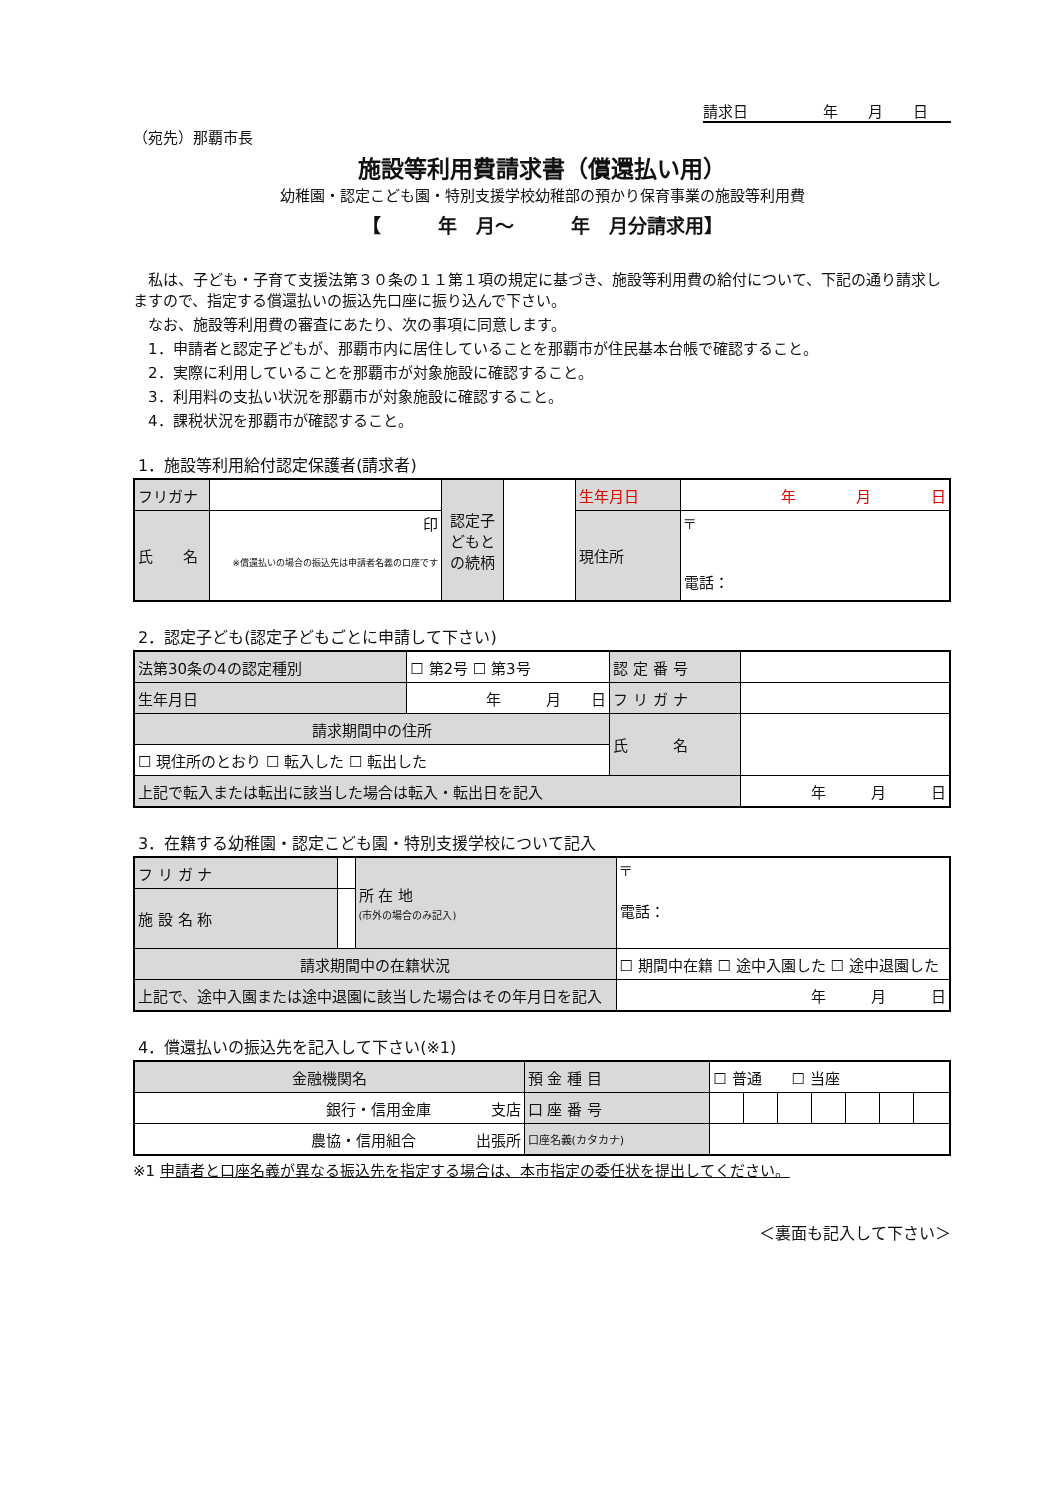請求日　　　　　年　　月　　日
（宛先）那覇市長
施設等利用費請求書（償還払い用）
幼稚園・認定こども園・特別支援学校幼稚部の預かり保育事業の施設等利用費
【　　　年　月～　　　年　月分請求用】
　私は、子ども・子育て支援法第３０条の１１第１項の規定に基づき、施設等利用費の給付について、下記の通り請求しますので、指定する償還払いの振込先口座に振り込んで下さい。
　なお、施設等利用費の審査にあたり、次の事項に同意します。
　1．申請者と認定子どもが、那覇市内に居住していることを那覇市が住民基本台帳で確認すること。
　2．実際に利用していることを那覇市が対象施設に確認すること。
　3．利用料の支払い状況を那覇市が対象施設に確認すること。
　4．課税状況を那覇市が確認すること。
1．施設等利用給付認定保護者(請求者)
| フリガナ | | 認定子どもとの続柄 | | 生年月日 | 年 月 日 |
| 氏 名 | 印 ※償還払いの場合の振込先は申請者名義の口座です | | | 現住所 | 〒 電話： |
2．認定子ども(認定子どもごとに申請して下さい)
| 法第30条の4の認定種別 | ☐ 第2号 ☐ 第3号 | 認 定 番 号 | | |
| 生年月日 | 年 月 日 | フ リ ガ ナ | | |
| 請求期間中の住所 | | 氏 名 | | |
| ☐ 現住所のとおり ☐ 転入した ☐ 転出した | | | | |
| 上記で転入または転出に該当した場合は転入・転出日を記入 | | | | 年 月 日 |
3．在籍する幼稚園・認定こども園・特別支援学校について記入
| フ リ ガ ナ | | 所 在 地 (市外の場合のみ記入) | 〒 電話： |
| 施 設 名 称 | | | |
| 請求期間中の在籍状況 | | | ☐ 期間中在籍 ☐ 途中入園した ☐ 途中退園した |
| 上記で、途中入園または途中退園に該当した場合はその年月日を記入 | | | 年 月 日 |
4．償還払いの振込先を記入して下さい(※1)
| 金融機関名 | 預 金 種 目 | ☐ 普通 ☐ 当座 | | | | | | |
| 銀行・信用金庫 支店 | 口 座 番 号 | | | | | | | |
| 農協・信用組合 出張所 | 口座名義(カタカナ) | | | | | | | |
※1 申請者と口座名義が異なる振込先を指定する場合は、本市指定の委任状を提出してください。
＜裏面も記入して下さい＞